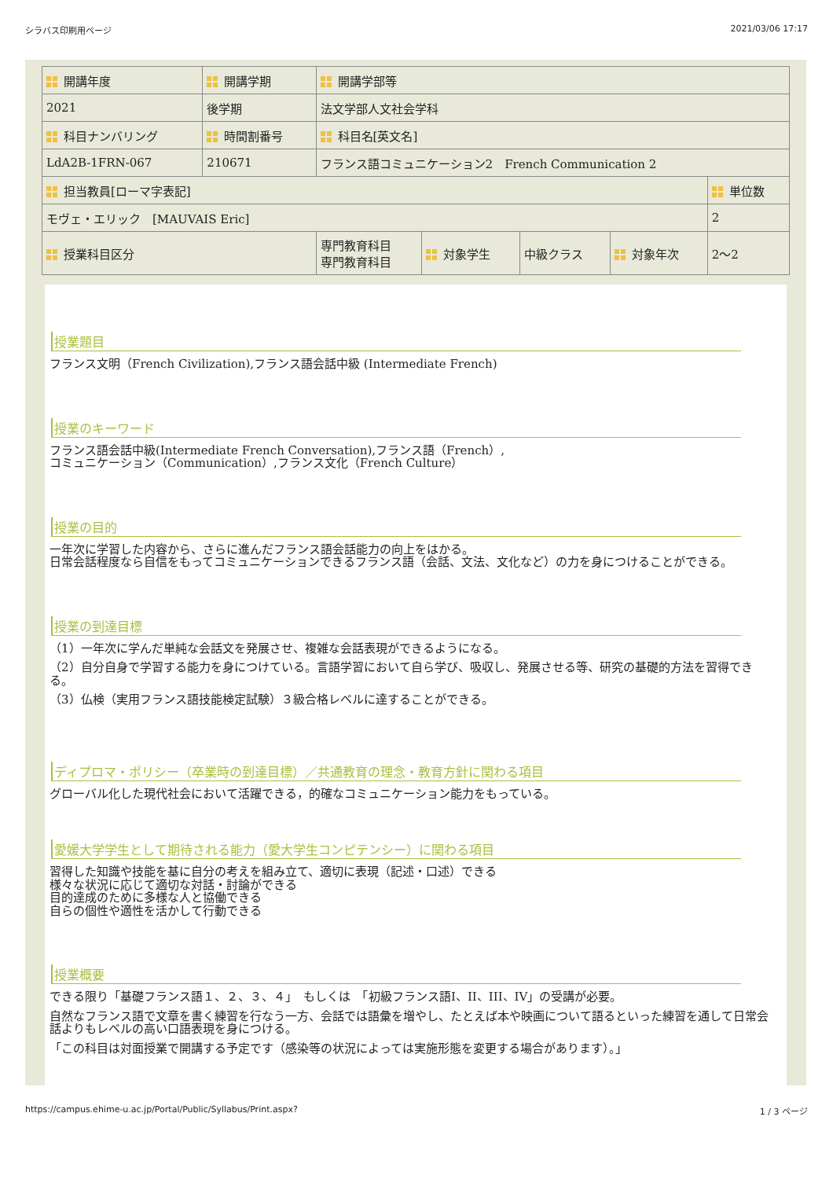シラバス印刷用ページ 2021/03/06 17:17
| 開講年度 | 開講学期 | 開講学部等 | | | | |
| 2021 | 後学期 | 法文学部人文社会学科 | | | | |
| 科目ナンバリング | 時間割番号 | 科目名[英文名] | | | | |
| LdA2B-1FRN-067 | 210671 | フランス語コミュニケーション2 French Communication 2 | | | | |
| 担当教員[ローマ字表記] | | | | | | 単位数 |
| モヴェ・エリック [MAUVAIS Eric] | | | | | | 2 |
| 授業科目区分 | | 専門教育科目 専門教育科目 | 対象学生 | 中級クラス | 対象年次 | 2〜2 |
授業題目
フランス文明（French Civilization),フランス語会話中級 (Intermediate French)
授業のキーワード
フランス語会話中級(Intermediate French Conversation),フランス語（French）,
コミュニケーション（Communication）,フランス文化（French Culture）
授業の目的
一年次に学習した内容から、さらに進んだフランス語会話能力の向上をはかる。
日常会話程度なら自信をもってコミュニケーションできるフランス語（会話、文法、文化など）の力を身につけることができる。
授業の到達目標
（1）一年次に学んだ単純な会話文を発展させ、複雑な会話表現ができるようになる。
（2）自分自身で学習する能力を身につけている。言語学習において自ら学び、吸収し、発展させる等、研究の基礎的方法を習得できる。
（3）仏検（実用フランス語技能検定試験）３級合格レベルに達することができる。
ディプロマ・ポリシー（卒業時の到達目標）／共通教育の理念・教育方針に関わる項目
グローバル化した現代社会において活躍できる，的確なコミュニケーション能力をもっている。
愛媛大学学生として期待される能力（愛大学生コンピテンシー）に関わる項目
習得した知識や技能を基に自分の考えを組み立て、適切に表現（記述・口述）できる
様々な状況に応じて適切な対話・討論ができる
目的達成のために多様な人と協働できる
自らの個性や適性を活かして行動できる
授業概要
できる限り「基礎フランス語１、２、３、４」　もしくは　「初級フランス語I、II、III、IV」の受講が必要。
自然なフランス語で文章を書く練習を行なう一方、会話では語彙を増やし、たとえば本や映画について語るといった練習を通して日常会話よりもレベルの高い口語表現を身につける。
「この科目は対面授業で開講する予定です（感染等の状況によっては実施形態を変更する場合があります）。」
https://campus.ehime-u.ac.jp/Portal/Public/Syllabus/Print.aspx? 1 / 3 ページ